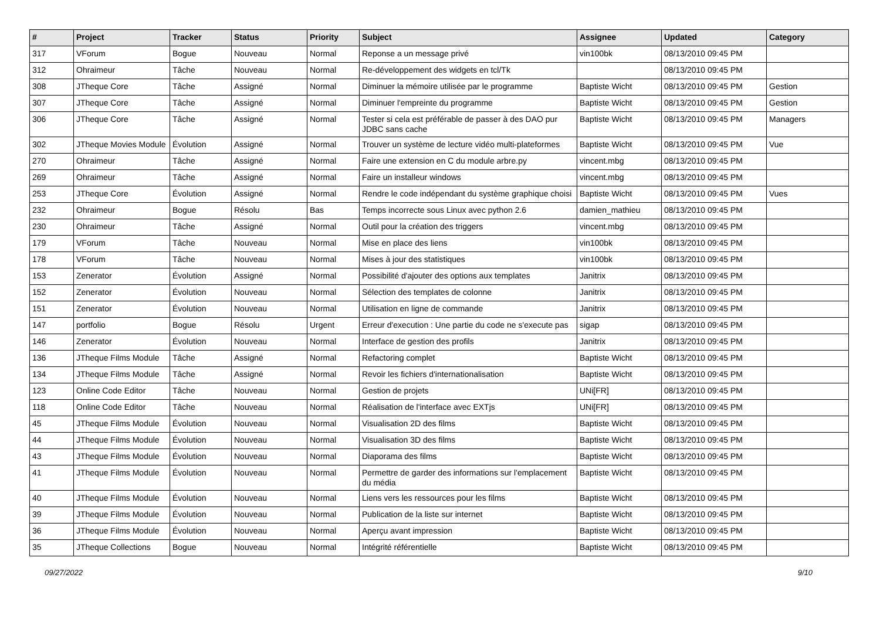| # | Project | Tracker | Status | Priority | Subject | Assignee | Updated | Category |
| --- | --- | --- | --- | --- | --- | --- | --- | --- |
| 317 | VForum | Bogue | Nouveau | Normal | Reponse a un message privé | vin100bk | 08/13/2010 09:45 PM | |
| 312 | Ohraimeur | Tâche | Nouveau | Normal | Re-développement des widgets en tcl/Tk | | 08/13/2010 09:45 PM | |
| 308 | JTheque Core | Tâche | Assigné | Normal | Diminuer la mémoire utilisée par le programme | Baptiste Wicht | 08/13/2010 09:45 PM | Gestion |
| 307 | JTheque Core | Tâche | Assigné | Normal | Diminuer l'empreinte du programme | Baptiste Wicht | 08/13/2010 09:45 PM | Gestion |
| 306 | JTheque Core | Tâche | Assigné | Normal | Tester si cela est préférable de passer à des DAO pur JDBC sans cache | Baptiste Wicht | 08/13/2010 09:45 PM | Managers |
| 302 | JTheque Movies Module | Évolution | Assigné | Normal | Trouver un système de lecture vidéo multi-plateformes | Baptiste Wicht | 08/13/2010 09:45 PM | Vue |
| 270 | Ohraimeur | Tâche | Assigné | Normal | Faire une extension en C du module arbre.py | vincent.mbg | 08/13/2010 09:45 PM | |
| 269 | Ohraimeur | Tâche | Assigné | Normal | Faire un installeur windows | vincent.mbg | 08/13/2010 09:45 PM | |
| 253 | JTheque Core | Évolution | Assigné | Normal | Rendre le code indépendant du système graphique choisi | Baptiste Wicht | 08/13/2010 09:45 PM | Vues |
| 232 | Ohraimeur | Bogue | Résolu | Bas | Temps incorrecte sous Linux avec python 2.6 | damien_mathieu | 08/13/2010 09:45 PM | |
| 230 | Ohraimeur | Tâche | Assigné | Normal | Outil pour la création des triggers | vincent.mbg | 08/13/2010 09:45 PM | |
| 179 | VForum | Tâche | Nouveau | Normal | Mise en place des liens | vin100bk | 08/13/2010 09:45 PM | |
| 178 | VForum | Tâche | Nouveau | Normal | Mises à jour des statistiques | vin100bk | 08/13/2010 09:45 PM | |
| 153 | Zenerator | Évolution | Assigné | Normal | Possibilité d'ajouter des options aux templates | Janitrix | 08/13/2010 09:45 PM | |
| 152 | Zenerator | Évolution | Nouveau | Normal | Sélection des templates de colonne | Janitrix | 08/13/2010 09:45 PM | |
| 151 | Zenerator | Évolution | Nouveau | Normal | Utilisation en ligne de commande | Janitrix | 08/13/2010 09:45 PM | |
| 147 | portfolio | Bogue | Résolu | Urgent | Erreur d'execution : Une partie du code ne s'execute pas | sigap | 08/13/2010 09:45 PM | |
| 146 | Zenerator | Évolution | Nouveau | Normal | Interface de gestion des profils | Janitrix | 08/13/2010 09:45 PM | |
| 136 | JTheque Films Module | Tâche | Assigné | Normal | Refactoring complet | Baptiste Wicht | 08/13/2010 09:45 PM | |
| 134 | JTheque Films Module | Tâche | Assigné | Normal | Revoir les fichiers d'internationalisation | Baptiste Wicht | 08/13/2010 09:45 PM | |
| 123 | Online Code Editor | Tâche | Nouveau | Normal | Gestion de projets | UNi[FR] | 08/13/2010 09:45 PM | |
| 118 | Online Code Editor | Tâche | Nouveau | Normal | Réalisation de l'interface avec EXTjs | UNi[FR] | 08/13/2010 09:45 PM | |
| 45 | JTheque Films Module | Évolution | Nouveau | Normal | Visualisation 2D des films | Baptiste Wicht | 08/13/2010 09:45 PM | |
| 44 | JTheque Films Module | Évolution | Nouveau | Normal | Visualisation 3D des films | Baptiste Wicht | 08/13/2010 09:45 PM | |
| 43 | JTheque Films Module | Évolution | Nouveau | Normal | Diaporama des films | Baptiste Wicht | 08/13/2010 09:45 PM | |
| 41 | JTheque Films Module | Évolution | Nouveau | Normal | Permettre de garder des informations sur l'emplacement du média | Baptiste Wicht | 08/13/2010 09:45 PM | |
| 40 | JTheque Films Module | Évolution | Nouveau | Normal | Liens vers les ressources pour les films | Baptiste Wicht | 08/13/2010 09:45 PM | |
| 39 | JTheque Films Module | Évolution | Nouveau | Normal | Publication de la liste sur internet | Baptiste Wicht | 08/13/2010 09:45 PM | |
| 36 | JTheque Films Module | Évolution | Nouveau | Normal | Aperçu avant impression | Baptiste Wicht | 08/13/2010 09:45 PM | |
| 35 | JTheque Collections | Bogue | Nouveau | Normal | Intégrité référentielle | Baptiste Wicht | 08/13/2010 09:45 PM | |
09/27/2022 9/10